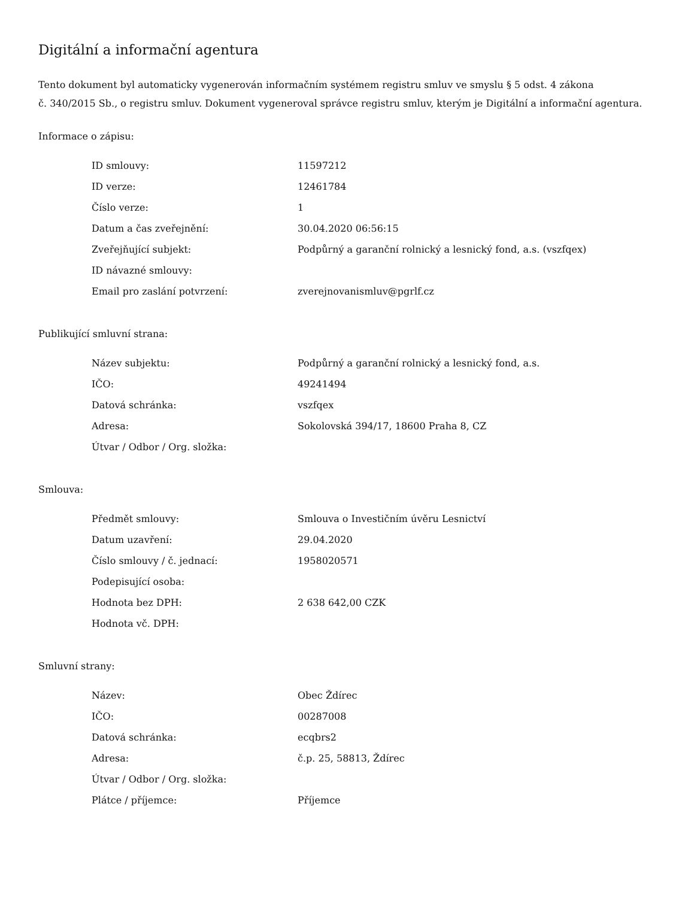Digitální a informační agentura
Tento dokument byl automaticky vygenerován informačním systémem registru smluv ve smyslu § 5 odst. 4 zákona
č. 340/2015 Sb., o registru smluv. Dokument vygeneroval správce registru smluv, kterým je Digitální a informační agentura.
Informace o zápisu:
| ID smlouvy: | 11597212 |
| ID verze: | 12461784 |
| Číslo verze: | 1 |
| Datum a čas zveřejnění: | 30.04.2020 06:56:15 |
| Zveřejňující subjekt: | Podpůrný a garanční rolnický a lesnický fond, a.s. (vszfqex) |
| ID návazné smlouvy: | |
| Email pro zaslání potvrzení: | zverejnovanismluv@pgrlf.cz |
Publikující smluvní strana:
| Název subjektu: | Podpůrný a garanční rolnický a lesnický fond, a.s. |
| IČO: | 49241494 |
| Datová schránka: | vszfqex |
| Adresa: | Sokolovská 394/17, 18600 Praha 8, CZ |
| Útvar / Odbor / Org. složka: | |
Smlouva:
| Předmět smlouvy: | Smlouva o Investičním úvěru Lesnictví |
| Datum uzavření: | 29.04.2020 |
| Číslo smlouvy / č. jednací: | 1958020571 |
| Podepisující osoba: | |
| Hodnota bez DPH: | 2 638 642,00 CZK |
| Hodnota vč. DPH: | |
Smluvní strany:
| Název: | Obec Ždírec |
| IČO: | 00287008 |
| Datová schránka: | ecqbrs2 |
| Adresa: | č.p. 25, 58813, Ždírec |
| Útvar / Odbor / Org. složka: | |
| Plátce / příjemce: | Příjemce |